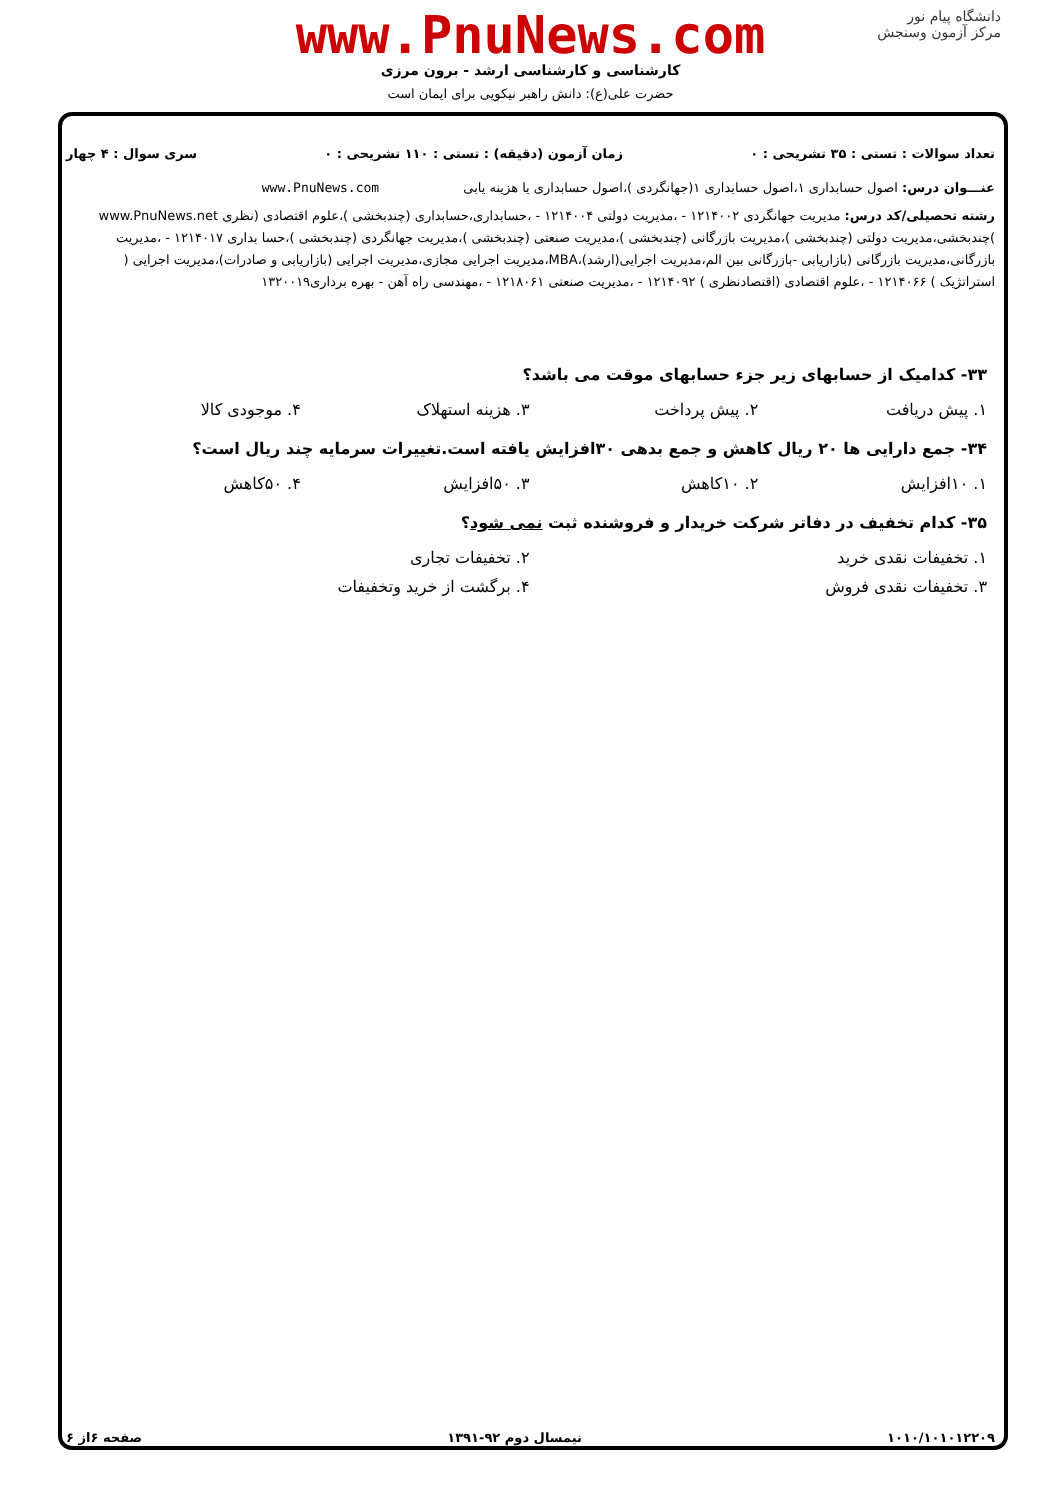دانشگاه پیام نور
مرکز آزمون وسنجش
www.PnuNews.com
کارشناسی و کارشناسی ارشد - برون مرزی
حضرت علی(ع): دانش راهبر نیکویی برای ایمان است
تعداد سوالات : تستی : ۳۵ تشریحی : ۰ زمان آزمون (دقیقه) : تستی : ۱۱۰ تشریحی : ۰ سری سوال : ۴ چهار
عنـــوان درس: اصول حسابداری ۱،اصول حسابداری ۱(جهانگردی )،اصول حسابداری یا هزینه یابی www.PnuNews.com
رشته تحصیلی/کد درس: مدیریت جهانگردی ۱۲۱۴۰۰۲ - ،مدیریت دولتی ۱۲۱۴۰۰۴ - ،حسابداری،حسابداری (چندبخشی )،علوم اقتصادی (نظری www.PnuNews.net )چندبخشی،مدیریت دولتی (چندبخشی )،مدیریت بازرگانی (چندبخشی )،مدیریت صنعتی (چندبخشی )،مدیریت جهانگردی (چندبخشی )،حسا بداری ۱۲۱۴۰۱۷ - ،مدیریت بازرگانی،مدیریت بازرگانی (بازاریابی -بازرگانی بین الم،مدیریت اجرایی(ارشد)،MBA،مدیریت اجرایی مجازی،مدیریت اجرایی (بازاریابی و صادرات)،مدیریت اجرایی ( استراتژیک ) ۱۲۱۴۰۶۶ - ،علوم اقتصادی (اقتصادنظری ) ۱۲۱۴۰۹۲ - ،مدیریت صنعتی ۱۲۱۸۰۶۱ - ،مهندسی راه آهن - بهره برداری۱۳۲۰۰۱۹
۳۳- کدامیک از حسابهای زیر جزء حسابهای موقت می باشد؟
۱. پیش دریافت ۲. پیش پرداخت ۳. هزینه استهلاک ۴. موجودی کالا
۳۴- جمع دارایی ها ۲۰ ریال کاهش و جمع بدهی ۳۰افزایش یافته است.تغییرات سرمایه چند ریال است؟
۱. ۱۰افزایش ۲. ۱۰کاهش ۳. ۵۰افزایش ۴. ۵۰کاهش
۳۵- کدام تخفیف در دفاتر شرکت خریدار و فروشنده ثبت نمی شود؟
۱. تخفیفات نقدی خرید ۲. تخفیفات تجاری
۳. تخفیفات نقدی فروش ۴. برگشت از خرید وتخفیفات
۱۰۱۰/۱۰۱۰۱۲۲۰۹ نیمسال دوم ۹۲-۱۳۹۱ صفحه ۶از ۶